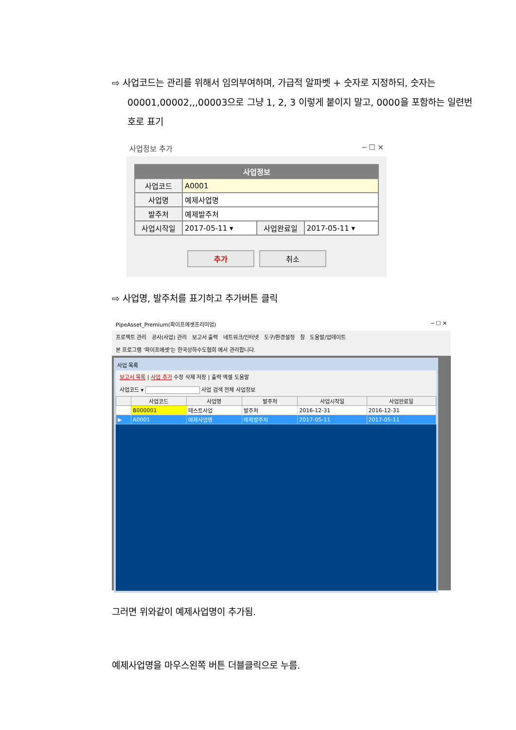⇨ 사업코드는 관리를 위해서 임의부여하며, 가급적 알파벳 + 숫자로 지정하되, 숫자는 00001,00002,,,00003으로 그냥 1, 2, 3 이렇게 붙이지 말고, 0000을 포함하는 일련번호로 표기
사업정보 추가 ─ ☐ ✕
| 사업정보 | | | |
| --- | --- | --- | --- |
| 사업코드 | A0001 | | |
| 사업명 | 예제사업명 | | |
| 발주처 | 예제발주처 | | |
| 사업시작일 | 2017-05-11 ▾ | 사업완료일 | 2017-05-11 ▾ |
추가 취소
⇨ 사업명, 발주처를 표기하고 추가버튼 클릭
PipeAsset_Premium(파이프에셋프리미엄) ─ ☐ ✕
프로젝트 관리 공사(사업) 관리 보고서 출력 네트워크/인터넷 도구/환경설정 창 도움말/업데이트
본 프로그램 '파이프에셋'는 한국상하수도협회 에서 관리합니다.
사업 목록
보고서 목록 | 사업 추가 수정 삭제 저장 | 출력 엑셀 도움말
사업코드 ▾ 사업 검색 전체 사업정보
| | 사업코드 | 사업명 | 발주처 | 사업시작일 | 사업완료일 |
| --- | --- | --- | --- | --- | --- |
| | B000001 | 테스트사업 | 발주처 | 2016-12-31 | 2016-12-31 |
| ▶ | A0001 | 예제사업명 | 예제발주처 | 2017-05-11 | 2017-05-11 |
그러면 위와같이 예제사업명이 추가됨.
예제사업명을 마우스왼쪽 버튼 더블클릭으로 누름.